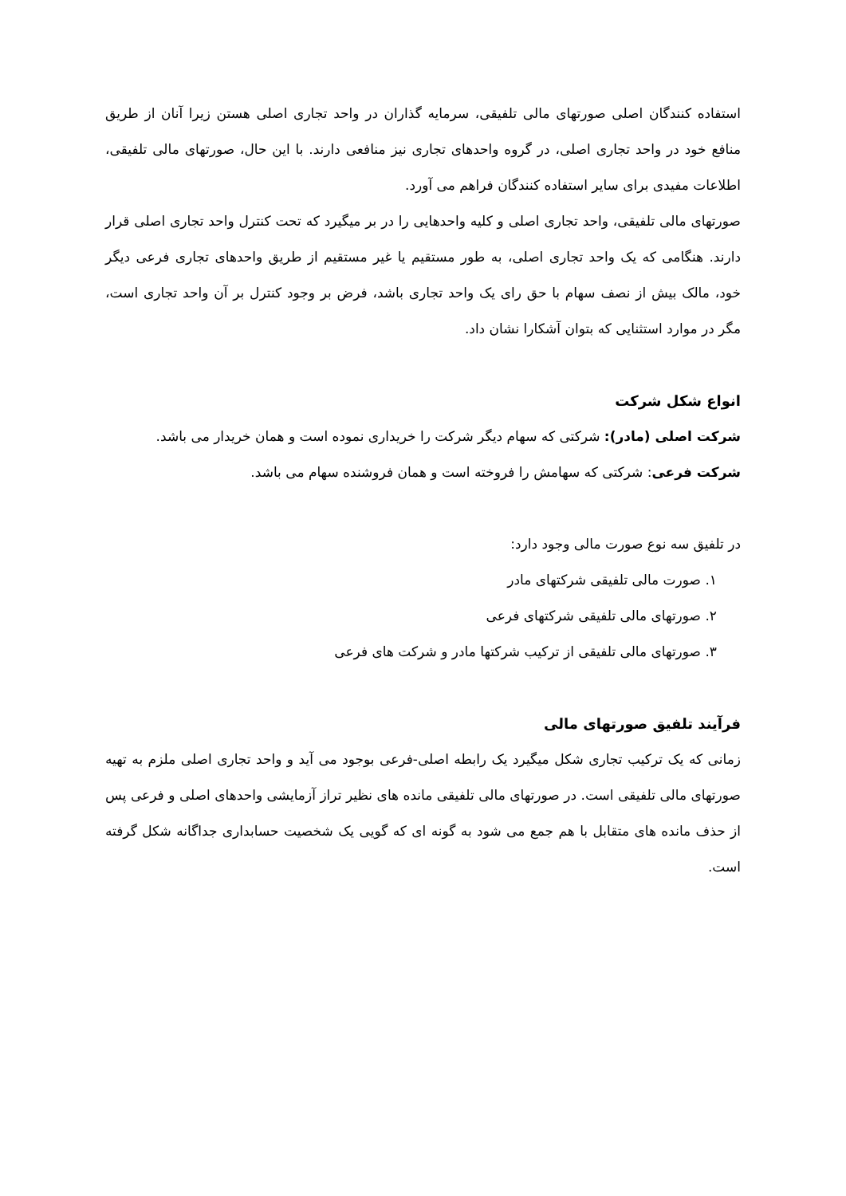استفاده کنندگان اصلی صورتهای مالی تلفیقی، سرمایه گذاران در واحد تجاری اصلی هستن زیرا آنان از طریق منافع خود در واحد تجاری اصلی، در گروه واحدهای تجاری نیز منافعی دارند. با این حال، صورتهای مالی تلفیقی، اطلاعات مفیدی برای سایر استفاده کنندگان فراهم می آورد.
صورتهای مالی تلفیقی، واحد تجاری اصلی و کلیه واحدهایی را در بر میگیرد که تحت کنترل واحد تجاری اصلی قرار دارند. هنگامی که یک واحد تجاری اصلی، به طور مستقیم یا غیر مستقیم از طریق واحدهای تجاری فرعی دیگر خود، مالک بیش از نصف سهام با حق رای یک واحد تجاری باشد، فرض بر وجود کنترل بر آن واحد تجاری است، مگر در موارد استثنایی که بتوان آشکارا نشان داد.
انواع شکل شرکت
شرکت اصلی (مادر): شرکتی که سهام دیگر شرکت را خریداری نموده است و همان خریدار می باشد.
شرکت فرعی: شرکتی که سهامش را فروخته است و همان فروشنده سهام می باشد.
در تلفیق سه نوع صورت مالی وجود دارد:
۱. صورت مالی تلفیقی شرکتهای مادر
۲. صورتهای مالی تلفیقی شرکتهای فرعی
۳. صورتهای مالی تلفیقی از ترکیب شرکتها مادر و شرکت های فرعی
فرآیند تلفیق صورتهای مالی
زمانی که یک ترکیب تجاری شکل میگیرد یک رابطه اصلی-فرعی بوجود می آید و واحد تجاری اصلی ملزم به تهیه صورتهای مالی تلفیقی است. در صورتهای مالی تلفیقی مانده های نظیر تراز آزمایشی واحدهای اصلی و فرعی پس از حذف مانده های متقابل با هم جمع می شود به گونه ای که گویی یک شخصیت حسابداری جداگانه شکل گرفته است.